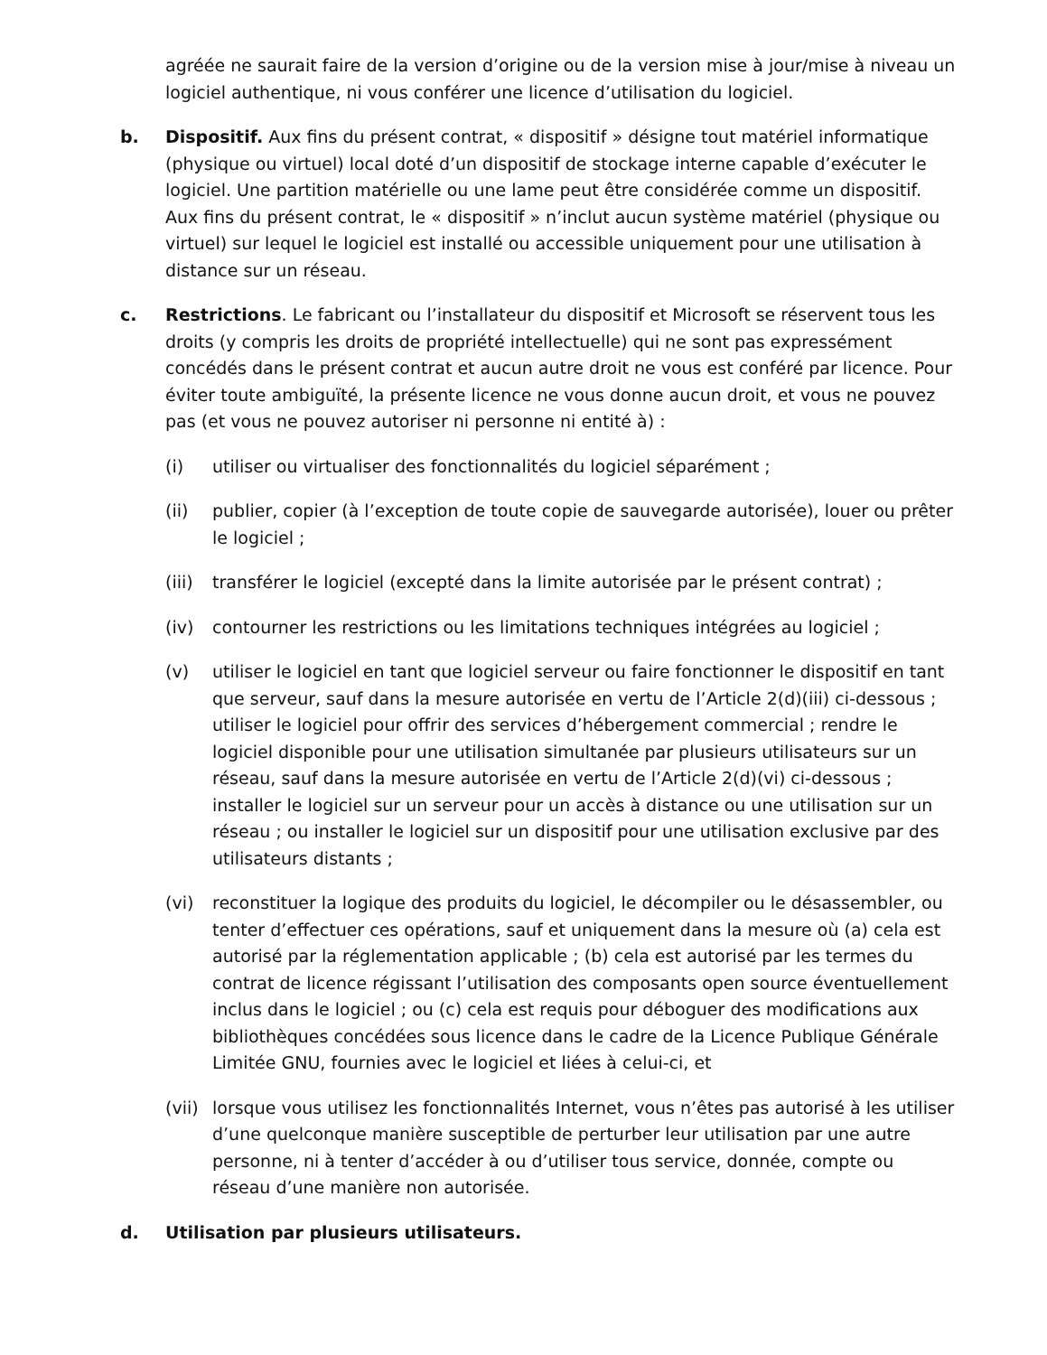agréée ne saurait faire de la version d’origine ou de la version mise à jour/mise à niveau un logiciel authentique, ni vous conférer une licence d’utilisation du logiciel.
b. Dispositif. Aux fins du présent contrat, « dispositif » désigne tout matériel informatique (physique ou virtuel) local doté d’un dispositif de stockage interne capable d’exécuter le logiciel. Une partition matérielle ou une lame peut être considérée comme un dispositif. Aux fins du présent contrat, le « dispositif » n’inclut aucun système matériel (physique ou virtuel) sur lequel le logiciel est installé ou accessible uniquement pour une utilisation à distance sur un réseau.
c. Restrictions. Le fabricant ou l’installateur du dispositif et Microsoft se réservent tous les droits (y compris les droits de propriété intellectuelle) qui ne sont pas expressément concédés dans le présent contrat et aucun autre droit ne vous est conféré par licence. Pour éviter toute ambiguïté, la présente licence ne vous donne aucun droit, et vous ne pouvez pas (et vous ne pouvez autoriser ni personne ni entité à) :
(i) utiliser ou virtualiser des fonctionnalités du logiciel séparément ;
(ii) publier, copier (à l’exception de toute copie de sauvegarde autorisée), louer ou prêter le logiciel ;
(iii)
transférer le logiciel (excepté dans la limite autorisée par le présent contrat) ;
(iv) contourner les restrictions ou les limitations techniques intégrées au logiciel ;
(v) utiliser le logiciel en tant que logiciel serveur ou faire fonctionner le dispositif en tant que serveur, sauf dans la mesure autorisée en vertu de l’Article 2(d)(iii) ci-dessous ; utiliser le logiciel pour offrir des services d’hébergement commercial ; rendre le logiciel disponible pour une utilisation simultanée par plusieurs utilisateurs sur un réseau, sauf dans la mesure autorisée en vertu de l’Article 2(d)(vi) ci-dessous ; installer le logiciel sur un serveur pour un accès à distance ou une utilisation sur un réseau ; ou installer le logiciel sur un dispositif pour une utilisation exclusive par des utilisateurs distants ;
(vi) reconstituer la logique des produits du logiciel, le décompiler ou le désassembler, ou tenter d’effectuer ces opérations, sauf et uniquement dans la mesure où (a) cela est autorisé par la réglementation applicable ; (b) cela est autorisé par les termes du contrat de licence régissant l’utilisation des composants open source éventuellement inclus dans le logiciel ; ou (c) cela est requis pour déboguer des modifications aux bibliothèques concédées sous licence dans le cadre de la Licence Publique Générale Limitée GNU, fournies avec le logiciel et liées à celui-ci, et
(vii)
lorsque vous utilisez les fonctionnalités Internet, vous n’êtes pas autorisé à les utiliser d’une quelconque manière susceptible de perturber leur utilisation par une autre personne, ni à tenter d’accéder à ou d’utiliser tous service, donnée, compte ou réseau d’une manière non autorisée.
d. Utilisation par plusieurs utilisateurs.